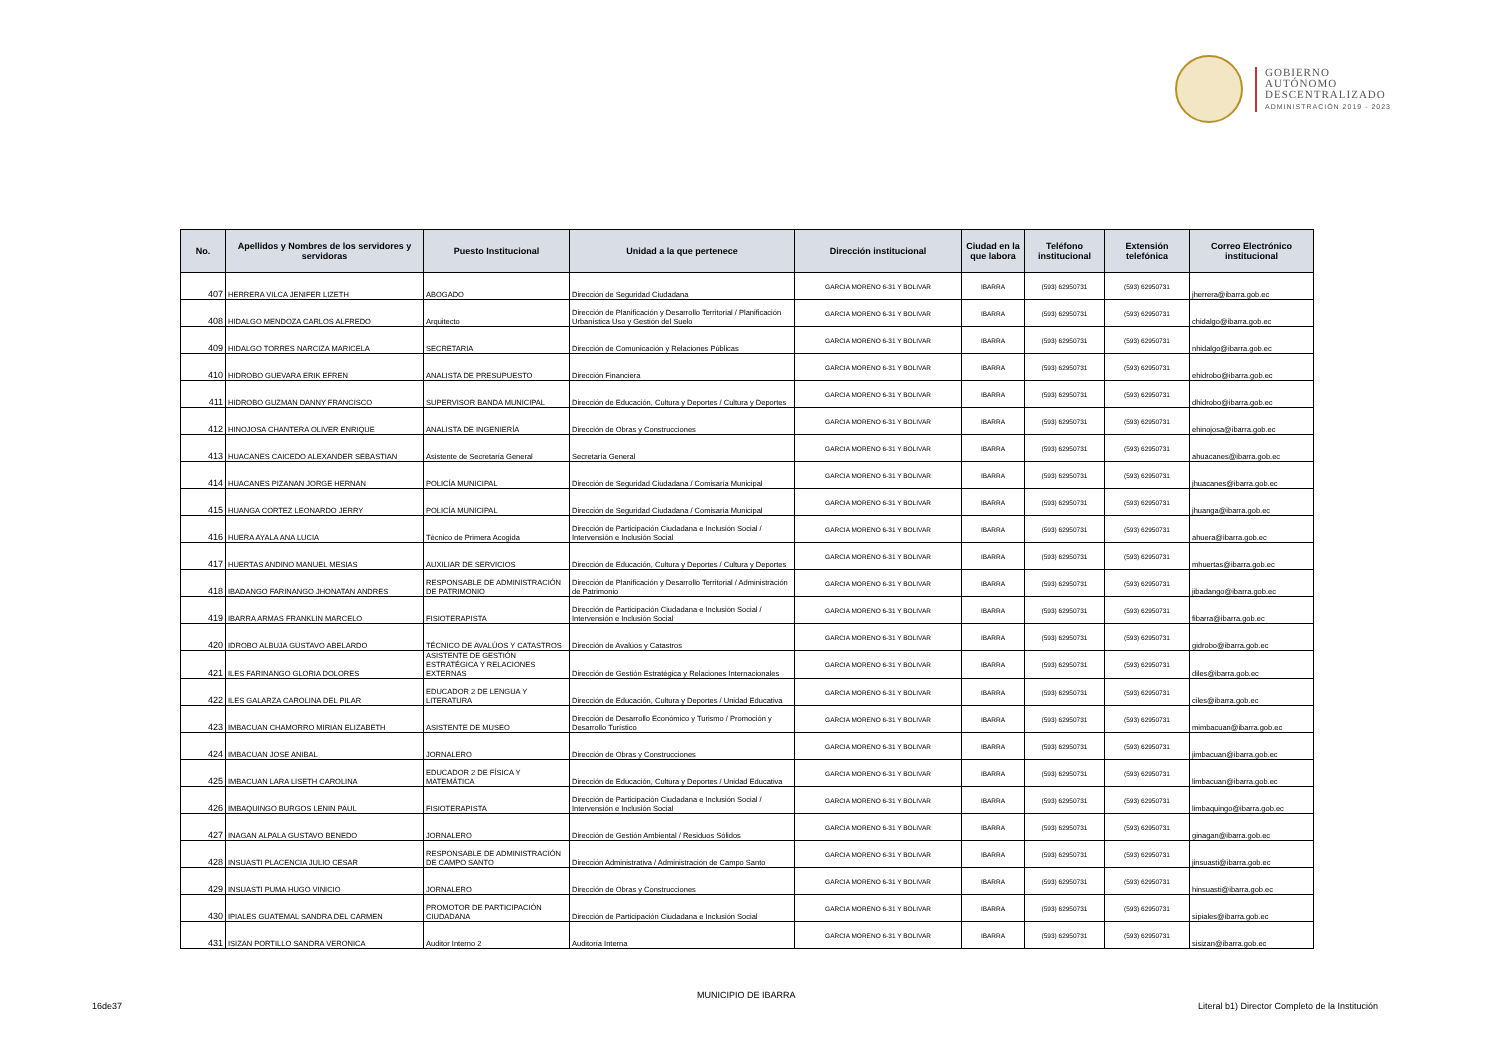GOBIERNO
AUTÓNOMO
DESCENTRALIZADO
ADMINISTRACIÓN 2019 - 2023
| No. | Apellidos y Nombres de los servidores y servidoras | Puesto Institucional | Unidad a la que pertenece | Dirección institucional | Ciudad en la que labora | Teléfono institucional | Extensión telefónica | Correo Electrónico institucional |
| --- | --- | --- | --- | --- | --- | --- | --- | --- |
| 407 | HERRERA VILCA JENIFER LIZETH | ABOGADO | Dirección de Seguridad Ciudadana | GARCIA MORENO 6-31 Y BOLIVAR | IBARRA | (593) 62950731 | (593) 62950731 | jherrera@ibarra.gob.ec |
| 408 | HIDALGO MENDOZA CARLOS ALFREDO | Arquitecto | Dirección de Planificación y Desarrollo Territorial / Planificación Urbanística Uso y Gestión del Suelo | GARCIA MORENO 6-31 Y BOLIVAR | IBARRA | (593) 62950731 | (593) 62950731 | chidalgo@ibarra.gob.ec |
| 409 | HIDALGO TORRES NARCIZA MARICELA | SECRETARIA | Dirección de Comunicación y Relaciones Públicas | GARCIA MORENO 6-31 Y BOLIVAR | IBARRA | (593) 62950731 | (593) 62950731 | nhidalgo@ibarra.gob.ec |
| 410 | HIDROBO GUEVARA ERIK EFREN | ANALISTA DE PRESUPUESTO | Dirección Financiera | GARCIA MORENO 6-31 Y BOLIVAR | IBARRA | (593) 62950731 | (593) 62950731 | ehidrobo@ibarra.gob.ec |
| 411 | HIDROBO GUZMAN DANNY FRANCISCO | SUPERVISOR BANDA MUNICIPAL | Dirección de Educación, Cultura y Deportes / Cultura y Deportes | GARCIA MORENO 6-31 Y BOLIVAR | IBARRA | (593) 62950731 | (593) 62950731 | dhidrobo@ibarra.gob.ec |
| 412 | HINOJOSA CHANTERA OLIVER ENRIQUE | ANALISTA DE INGENIERÍA | Dirección de Obras y Construcciones | GARCIA MORENO 6-31 Y BOLIVAR | IBARRA | (593) 62950731 | (593) 62950731 | ehinojosa@ibarra.gob.ec |
| 413 | HUACANES CAICEDO ALEXANDER SEBASTIAN | Asistente de Secretaría General | Secretaría General | GARCIA MORENO 6-31 Y BOLIVAR | IBARRA | (593) 62950731 | (593) 62950731 | ahuacanes@ibarra.gob.ec |
| 414 | HUACANES PIZANAN JORGE HERNAN | POLICÍA MUNICIPAL | Dirección de Seguridad Ciudadana / Comisaría Municipal | GARCIA MORENO 6-31 Y BOLIVAR | IBARRA | (593) 62950731 | (593) 62950731 | jhuacanes@ibarra.gob.ec |
| 415 | HUANGA CORTEZ LEONARDO JERRY | POLICÍA MUNICIPAL | Dirección de Seguridad Ciudadana / Comisaría Municipal | GARCIA MORENO 6-31 Y BOLIVAR | IBARRA | (593) 62950731 | (593) 62950731 | jhuanga@ibarra.gob.ec |
| 416 | HUERA AYALA ANA LUCIA | Técnico de Primera Acogida | Dirección de Participación Ciudadana e Inclusión Social / Intervensión e Inclusión Social | GARCIA MORENO 6-31 Y BOLIVAR | IBARRA | (593) 62950731 | (593) 62950731 | ahuera@ibarra.gob.ec |
| 417 | HUERTAS ANDINO MANUEL MESIAS | AUXILIAR DE SERVICIOS | Dirección de Educación, Cultura y Deportes / Cultura y Deportes | GARCIA MORENO 6-31 Y BOLIVAR | IBARRA | (593) 62950731 | (593) 62950731 | mhuertas@ibarra.gob.ec |
| 418 | IBADANGO FARINANGO JHONATAN ANDRES | RESPONSABLE DE ADMINISTRACIÓN DE PATRIMONIO | Dirección de Planificación y Desarrollo Territorial / Administración de Patrimonio | GARCIA MORENO 6-31 Y BOLIVAR | IBARRA | (593) 62950731 | (593) 62950731 | jibadango@ibarra.gob.ec |
| 419 | IBARRA ARMAS FRANKLIN MARCELO | FISIOTERAPISTA | Dirección de Participación Ciudadana e Inclusión Social / Intervensión e Inclusión Social | GARCIA MORENO 6-31 Y BOLIVAR | IBARRA | (593) 62950731 | (593) 62950731 | fibarra@ibarra.gob.ec |
| 420 | IDROBO ALBUJA GUSTAVO ABELARDO | TÉCNICO DE AVALÚOS Y CATASTROS | Dirección de Avalúos y Catastros | GARCIA MORENO 6-31 Y BOLIVAR | IBARRA | (593) 62950731 | (593) 62950731 | gidrobo@ibarra.gob.ec |
| 421 | ILES FARINANGO GLORIA DOLORES | ASISTENTE DE GESTIÓN ESTRATÉGICA Y RELACIONES EXTERNAS | Dirección de Gestión Estratégica y Relaciones Internacionales | GARCIA MORENO 6-31 Y BOLIVAR | IBARRA | (593) 62950731 | (593) 62950731 | diles@ibarra.gob.ec |
| 422 | ILES GALARZA CAROLINA DEL PILAR | EDUCADOR 2 DE LENGUA Y LITERATURA | Dirección de Educación, Cultura y Deportes / Unidad Educativa | GARCIA MORENO 6-31 Y BOLIVAR | IBARRA | (593) 62950731 | (593) 62950731 | ciles@ibarra.gob.ec |
| 423 | IMBACUAN CHAMORRO MIRIAN ELIZABETH | ASISTENTE DE MUSEO | Dirección de Desarrollo Económico y Turismo / Promoción y Desarrollo Turístico | GARCIA MORENO 6-31 Y BOLIVAR | IBARRA | (593) 62950731 | (593) 62950731 | mimbacuan@ibarra.gob.ec |
| 424 | IMBACUAN JOSE ANIBAL | JORNALERO | Dirección de Obras y Construcciones | GARCIA MORENO 6-31 Y BOLIVAR | IBARRA | (593) 62950731 | (593) 62950731 | jimbacuan@ibarra.gob.ec |
| 425 | IMBACUAN LARA LISETH CAROLINA | EDUCADOR 2 DE FÍSICA Y MATEMÁTICA | Dirección de Educación, Cultura y Deportes / Unidad Educativa | GARCIA MORENO 6-31 Y BOLIVAR | IBARRA | (593) 62950731 | (593) 62950731 | limbacuan@ibarra.gob.ec |
| 426 | IMBAQUINGO BURGOS LENIN PAUL | FISIOTERAPISTA | Dirección de Participación Ciudadana e Inclusión Social / Intervensión e Inclusión Social | GARCIA MORENO 6-31 Y BOLIVAR | IBARRA | (593) 62950731 | (593) 62950731 | limbaquingo@ibarra.gob.ec |
| 427 | INAGAN ALPALA GUSTAVO BENEDO | JORNALERO | Dirección de Gestión Ambiental / Residuos Sólidos | GARCIA MORENO 6-31 Y BOLIVAR | IBARRA | (593) 62950731 | (593) 62950731 | ginagan@ibarra.gob.ec |
| 428 | INSUASTI PLACENCIA JULIO CESAR | RESPONSABLE DE ADMINISTRACIÓN DE CAMPO SANTO | Dirección Administrativa / Administración de Campo Santo | GARCIA MORENO 6-31 Y BOLIVAR | IBARRA | (593) 62950731 | (593) 62950731 | jinsuasti@ibarra.gob.ec |
| 429 | INSUASTI PUMA HUGO VINICIO | JORNALERO | Dirección de Obras y Construcciones | GARCIA MORENO 6-31 Y BOLIVAR | IBARRA | (593) 62950731 | (593) 62950731 | hinsuasti@ibarra.gob.ec |
| 430 | IPIALES GUATEMAL SANDRA DEL CARMEN | PROMOTOR DE PARTICIPACIÓN CIUDADANA | Dirección de Participación Ciudadana e Inclusión Social | GARCIA MORENO 6-31 Y BOLIVAR | IBARRA | (593) 62950731 | (593) 62950731 | sipiales@ibarra.gob.ec |
| 431 | ISIZAN PORTILLO SANDRA VERONICA | Auditor Interno 2 | Auditoría Interna | GARCIA MORENO 6-31 Y BOLIVAR | IBARRA | (593) 62950731 | (593) 62950731 | sisizan@ibarra.gob.ec |
MUNICIPIO DE IBARRA
16de37
Literal b1) Director Completo de la Institución